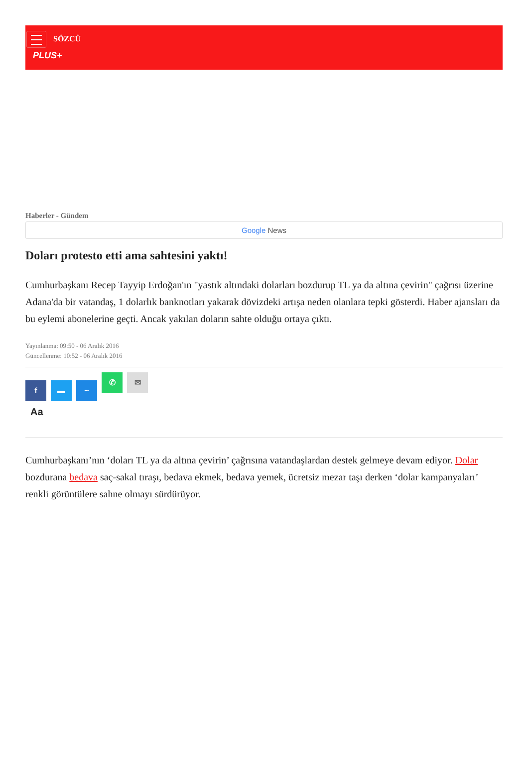SÖZCÜ
PLUS+
Haberler - Gündem
Google News
Doları protesto etti ama sahtesini yaktı!
Cumhurbaşkanı Recep Tayyip Erdoğan'ın "yastık altındaki dolarları bozdurup TL ya da altına çevirin" çağrısı üzerine Adana'da bir vatandaş, 1 dolarlık banknotları yakarak dövizdeki artışa neden olanlara tepki gösterdi. Haber ajansları da bu eylemi abonelerine geçti. Ancak yakılan doların sahte olduğu ortaya çıktı.
Yayınlanma: 09:50 - 06 Aralık 2016
Güncellenme: 10:52 - 06 Aralık 2016
f ▬ ~ ✆ ✉
Aa
Cumhurbaşkanı’nın ‘doları TL ya da altına çevirin’ çağrısına vatandaşlardan destek gelmeye devam ediyor. Dolar bozdurana bedava saç-sakal tıraşı, bedava ekmek, bedava yemek, ücretsiz mezar taşı derken ‘dolar kampanyaları’ renkli görüntülere sahne olmayı sürdürüyor.